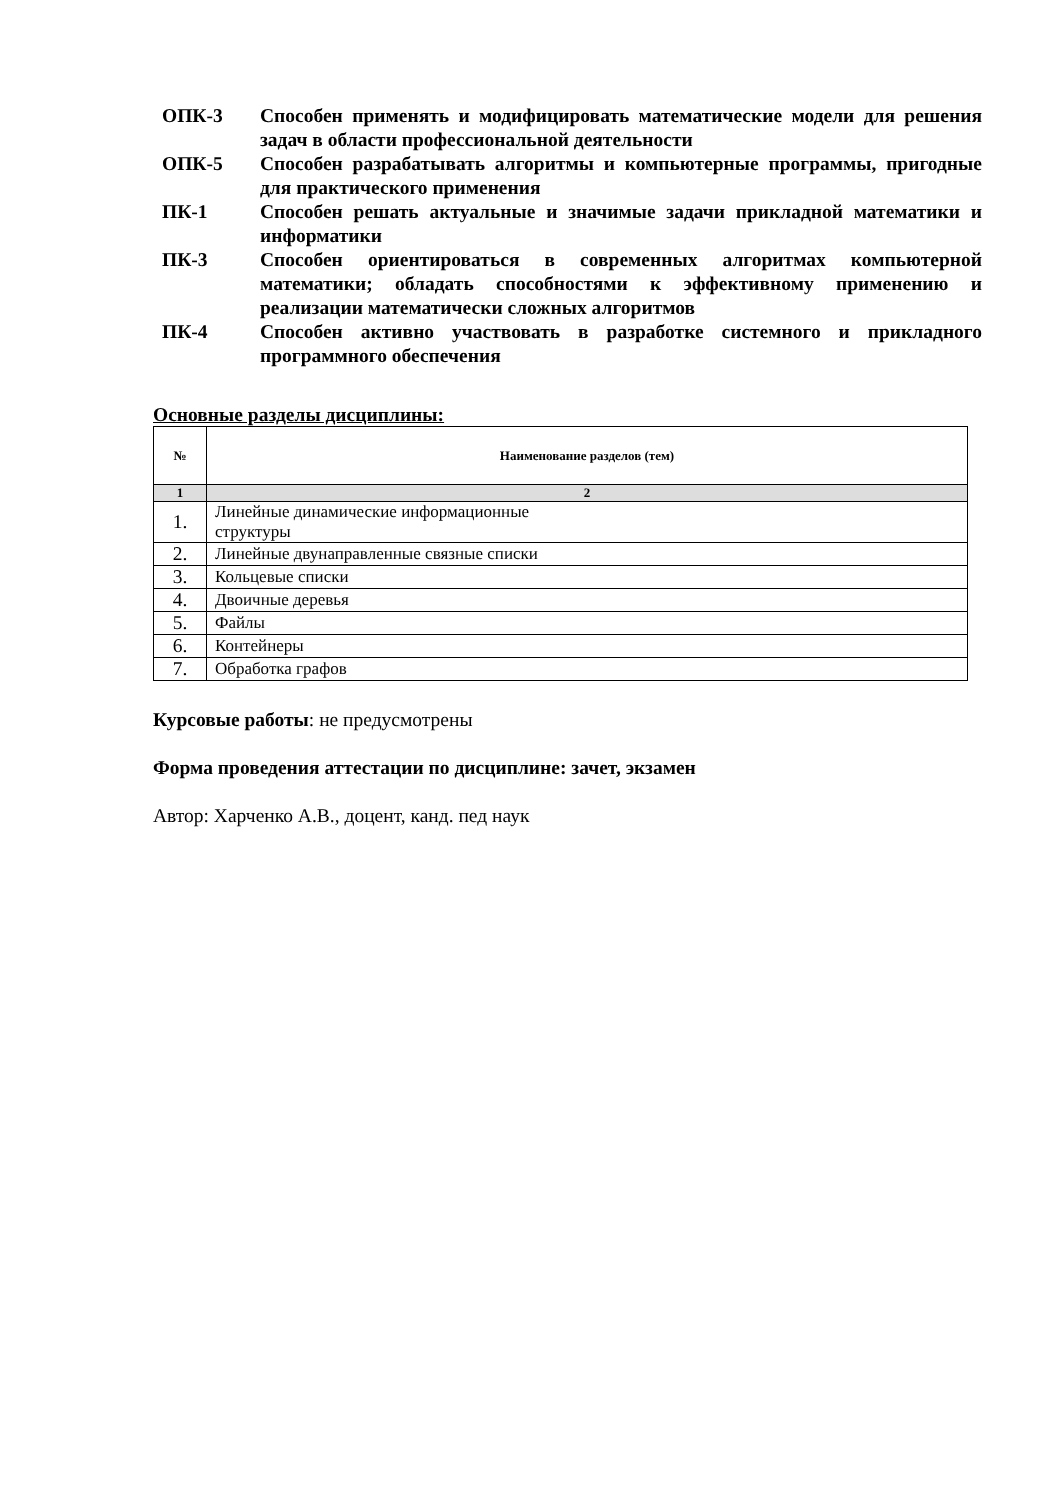ОПК-3 Способен применять и модифицировать математические модели для решения задач в области профессиональной деятельности
ОПК-5 Способен разрабатывать алгоритмы и компьютерные программы, пригодные для практического применения
ПК-1 Способен решать актуальные и значимые задачи прикладной математики и информатики
ПК-3 Способен ориентироваться в современных алгоритмах компьютерной математики; обладать способностями к эффективному применению и реализации математически сложных алгоритмов
ПК-4 Способен активно участвовать в разработке системного и прикладного программного обеспечения
Основные разделы дисциплины:
| № | Наименование разделов (тем) |
| --- | --- |
| 1 | 2 |
| 1. | Линейные динамические информационные структуры |
| 2. | Линейные двунаправленные связные списки |
| 3. | Кольцевые списки |
| 4. | Двоичные деревья |
| 5. | Файлы |
| 6. | Контейнеры |
| 7. | Обработка графов |
Курсовые работы: не предусмотрены
Форма проведения аттестации по дисциплине: зачет, экзамен
Автор: Харченко А.В., доцент, канд. пед наук